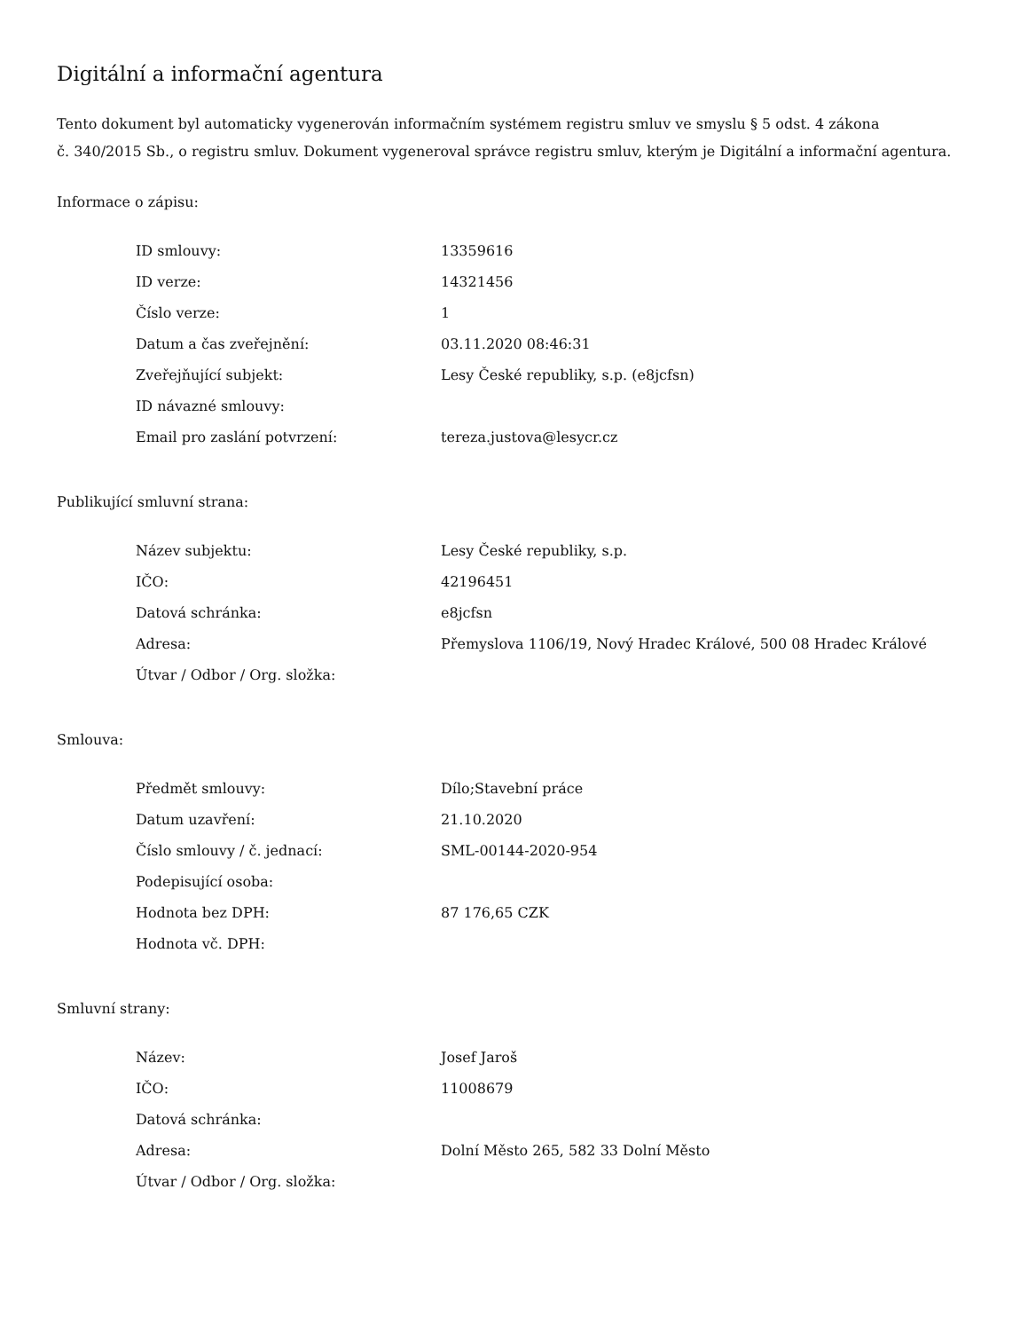Digitální a informační agentura
Tento dokument byl automaticky vygenerován informačním systémem registru smluv ve smyslu § 5 odst. 4 zákona
č. 340/2015 Sb., o registru smluv. Dokument vygeneroval správce registru smluv, kterým je Digitální a informační agentura.
Informace o zápisu:
| ID smlouvy: | 13359616 |
| ID verze: | 14321456 |
| Číslo verze: | 1 |
| Datum a čas zveřejnění: | 03.11.2020 08:46:31 |
| Zveřejňující subjekt: | Lesy České republiky, s.p. (e8jcfsn) |
| ID návazné smlouvy: | |
| Email pro zaslání potvrzení: | tereza.justova@lesycr.cz |
Publikující smluvní strana:
| Název subjektu: | Lesy České republiky, s.p. |
| IČO: | 42196451 |
| Datová schránka: | e8jcfsn |
| Adresa: | Přemyslova 1106/19, Nový Hradec Králové, 500 08 Hradec Králové |
| Útvar / Odbor / Org. složka: | |
Smlouva:
| Předmět smlouvy: | Dílo;Stavební práce |
| Datum uzavření: | 21.10.2020 |
| Číslo smlouvy / č. jednací: | SML-00144-2020-954 |
| Podepisující osoba: | |
| Hodnota bez DPH: | 87 176,65 CZK |
| Hodnota vč. DPH: | |
Smluvní strany:
| Název: | Josef Jaroš |
| IČO: | 11008679 |
| Datová schránka: | |
| Adresa: | Dolní Město 265, 582 33 Dolní Město |
| Útvar / Odbor / Org. složka: | |